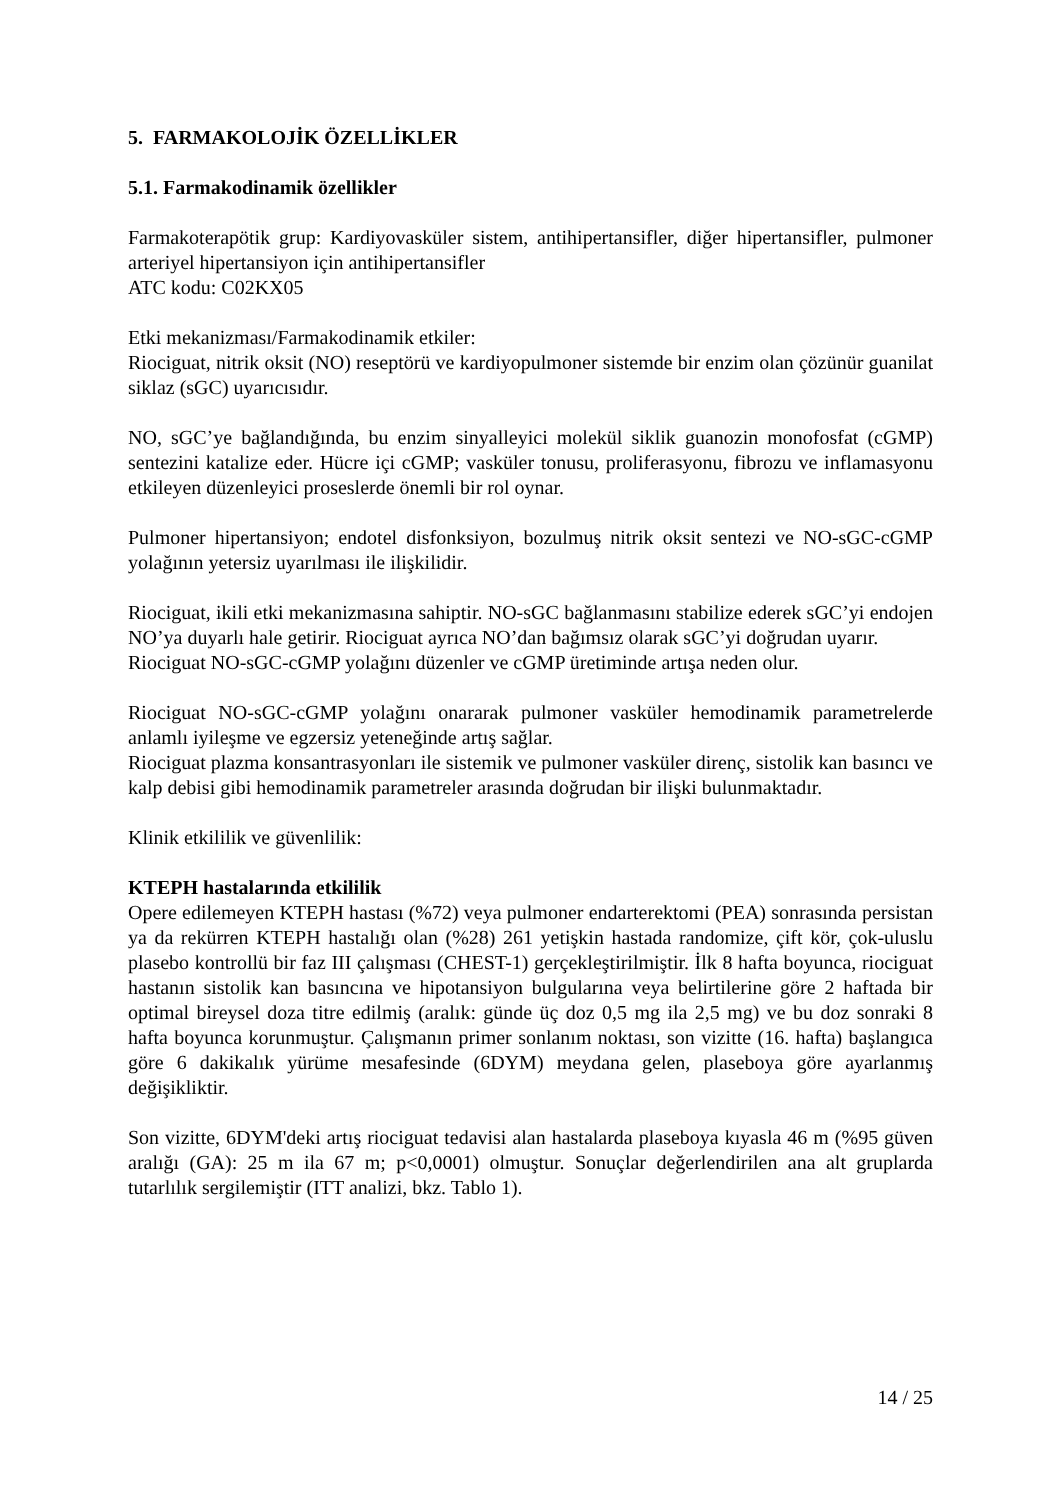5. FARMAKOLOJİK ÖZELLİKLER
5.1. Farmakodinamik özellikler
Farmakoterapötik grup: Kardiyovasküler sistem, antihipertansifler, diğer hipertansifler, pulmoner arteriyel hipertansiyon için antihipertansifler
ATC kodu: C02KX05
Etki mekanizması/Farmakodinamik etkiler:
Riociguat, nitrik oksit (NO) reseptörü ve kardiyopulmoner sistemde bir enzim olan çözünür guanilat siklaz (sGC) uyarıcısıdır.
NO, sGC’ye bağlandığında, bu enzim sinyalleyici molekül siklik guanozin monofosfat (cGMP) sentezini katalize eder. Hücre içi cGMP; vasküler tonusu, proliferasyonu, fibrozu ve inflamasyonu etkileyen düzenleyici proseslerde önemli bir rol oynar.
Pulmoner hipertansiyon; endotel disfonksiyon, bozulmuş nitrik oksit sentezi ve NO-sGC-cGMP yolağının yetersiz uyarılması ile ilişkilidir.
Riociguat, ikili etki mekanizmasına sahiptir. NO-sGC bağlanmasını stabilize ederek sGC’yi endojen NO’ya duyarlı hale getirir. Riociguat ayrıca NO’dan bağımsız olarak sGC’yi doğrudan uyarır.
Riociguat NO-sGC-cGMP yolağını düzenler ve cGMP üretiminde artışa neden olur.
Riociguat NO-sGC-cGMP yolağını onararak pulmoner vasküler hemodinamik parametrelerde anlamlı iyileşme ve egzersiz yeteneğinde artış sağlar.
Riociguat plazma konsantrasyonları ile sistemik ve pulmoner vasküler direnç, sistolik kan basıncı ve kalp debisi gibi hemodinamik parametreler arasında doğrudan bir ilişki bulunmaktadır.
Klinik etkililik ve güvenlilik:
KTEPH hastalarında etkililik
Opere edilemeyen KTEPH hastası (%72) veya pulmoner endarterektomi (PEA) sonrasında persistan ya da rekürren KTEPH hastalığı olan (%28) 261 yetişkin hastada randomize, çift kör, çok-uluslu plasebo kontrollü bir faz III çalışması (CHEST-1) gerçekleştirilmiştir. İlk 8 hafta boyunca, riociguat hastanın sistolik kan basıncına ve hipotansiyon bulgularına veya belirtilerine göre 2 haftada bir optimal bireysel doza titre edilmiş (aralık: günde üç doz 0,5 mg ila 2,5 mg) ve bu doz sonraki 8 hafta boyunca korunmuştur. Çalışmanın primer sonlanım noktası, son vizitte (16. hafta) başlangıca göre 6 dakikalık yürüme mesafesinde (6DYM) meydana gelen, plaseboya göre ayarlanmış değişikliktir.
Son vizitte, 6DYM'deki artış riociguat tedavisi alan hastalarda plaseboya kıyasla 46 m (%95 güven aralığı (GA): 25 m ila 67 m; p<0,0001) olmuştur. Sonuçlar değerlendirilen ana alt gruplarda tutarlılık sergilemiştir (ITT analizi, bkz. Tablo 1).
14 / 25